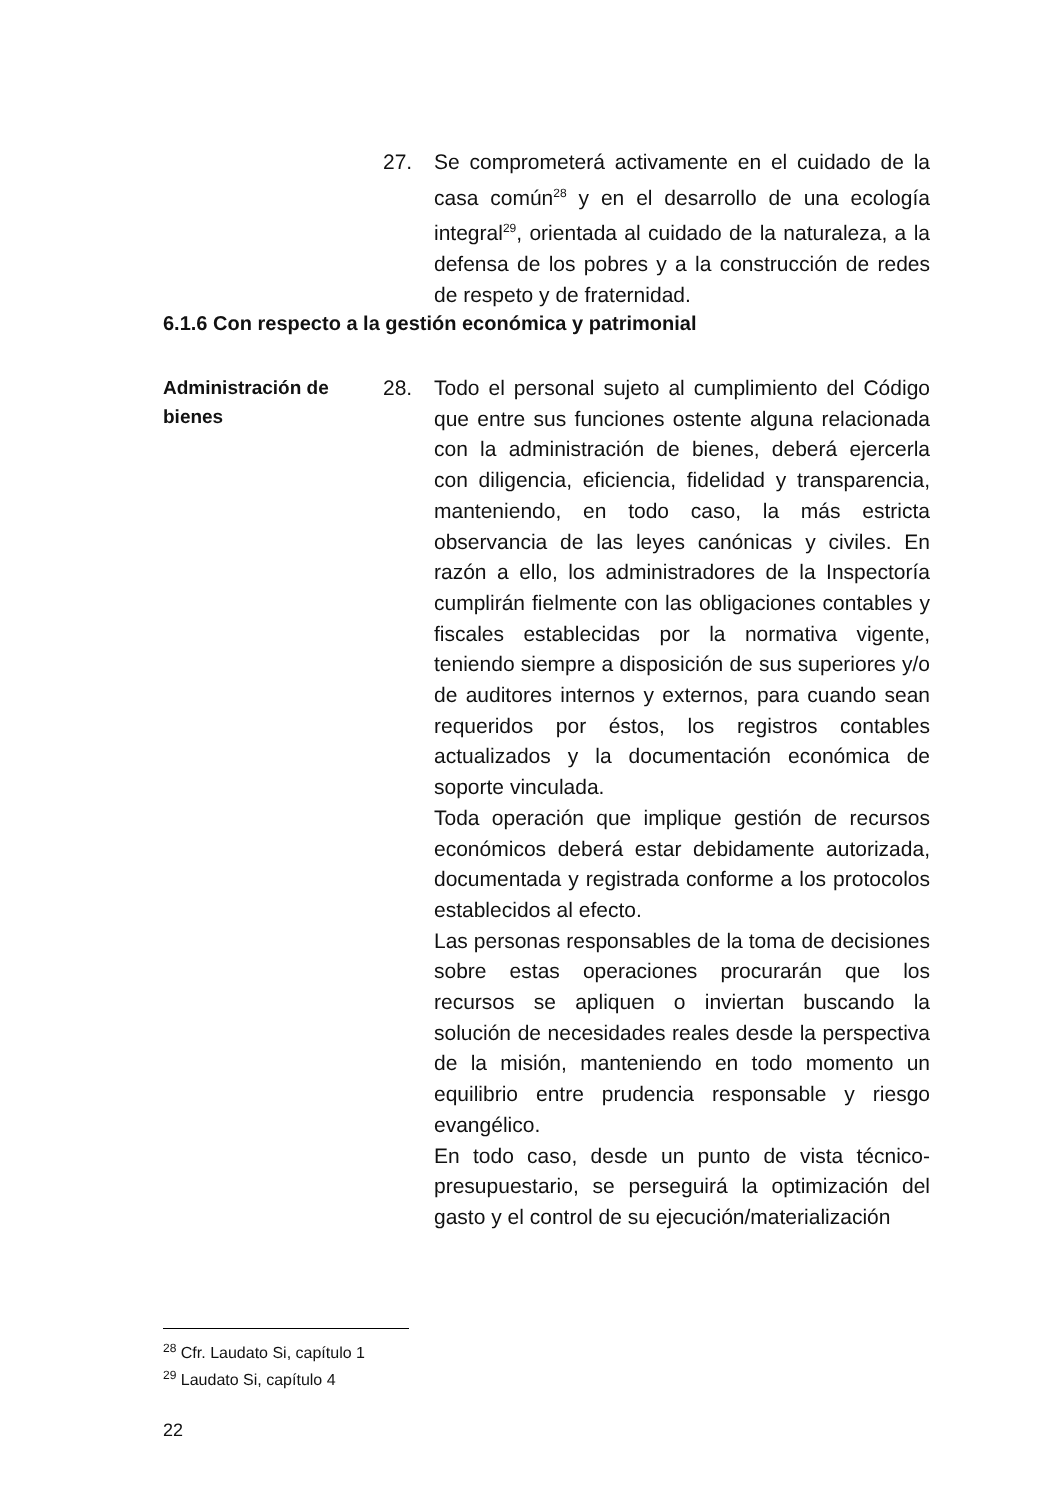27. Se comprometerá activamente en el cuidado de la casa común<sup>28</sup> y en el desarrollo de una ecología integral<sup>29</sup>, orientada al cuidado de la naturaleza, a la defensa de los pobres y a la construcción de redes de respeto y de fraternidad.
6.1.6 Con respecto a la gestión económica y patrimonial
Administración de bienes
28. Todo el personal sujeto al cumplimiento del Código que entre sus funciones ostente alguna relacionada con la administración de bienes, deberá ejercerla con diligencia, eficiencia, fidelidad y transparencia, manteniendo, en todo caso, la más estricta observancia de las leyes canónicas y civiles. En razón a ello, los administradores de la Inspectoría cumplirán fielmente con las obligaciones contables y fiscales establecidas por la normativa vigente, teniendo siempre a disposición de sus superiores y/o de auditores internos y externos, para cuando sean requeridos por éstos, los registros contables actualizados y la documentación económica de soporte vinculada.
Toda operación que implique gestión de recursos económicos deberá estar debidamente autorizada, documentada y registrada conforme a los protocolos establecidos al efecto.
Las personas responsables de la toma de decisiones sobre estas operaciones procurarán que los recursos se apliquen o inviertan buscando la solución de necesidades reales desde la perspectiva de la misión, manteniendo en todo momento un equilibrio entre prudencia responsable y riesgo evangélico.
En todo caso, desde un punto de vista técnico-presupuestario, se perseguirá la optimización del gasto y el control de su ejecución/materialización
<sup>28</sup> Cfr. Laudato Si, capítulo 1
<sup>29</sup> Laudato Si, capítulo 4
22